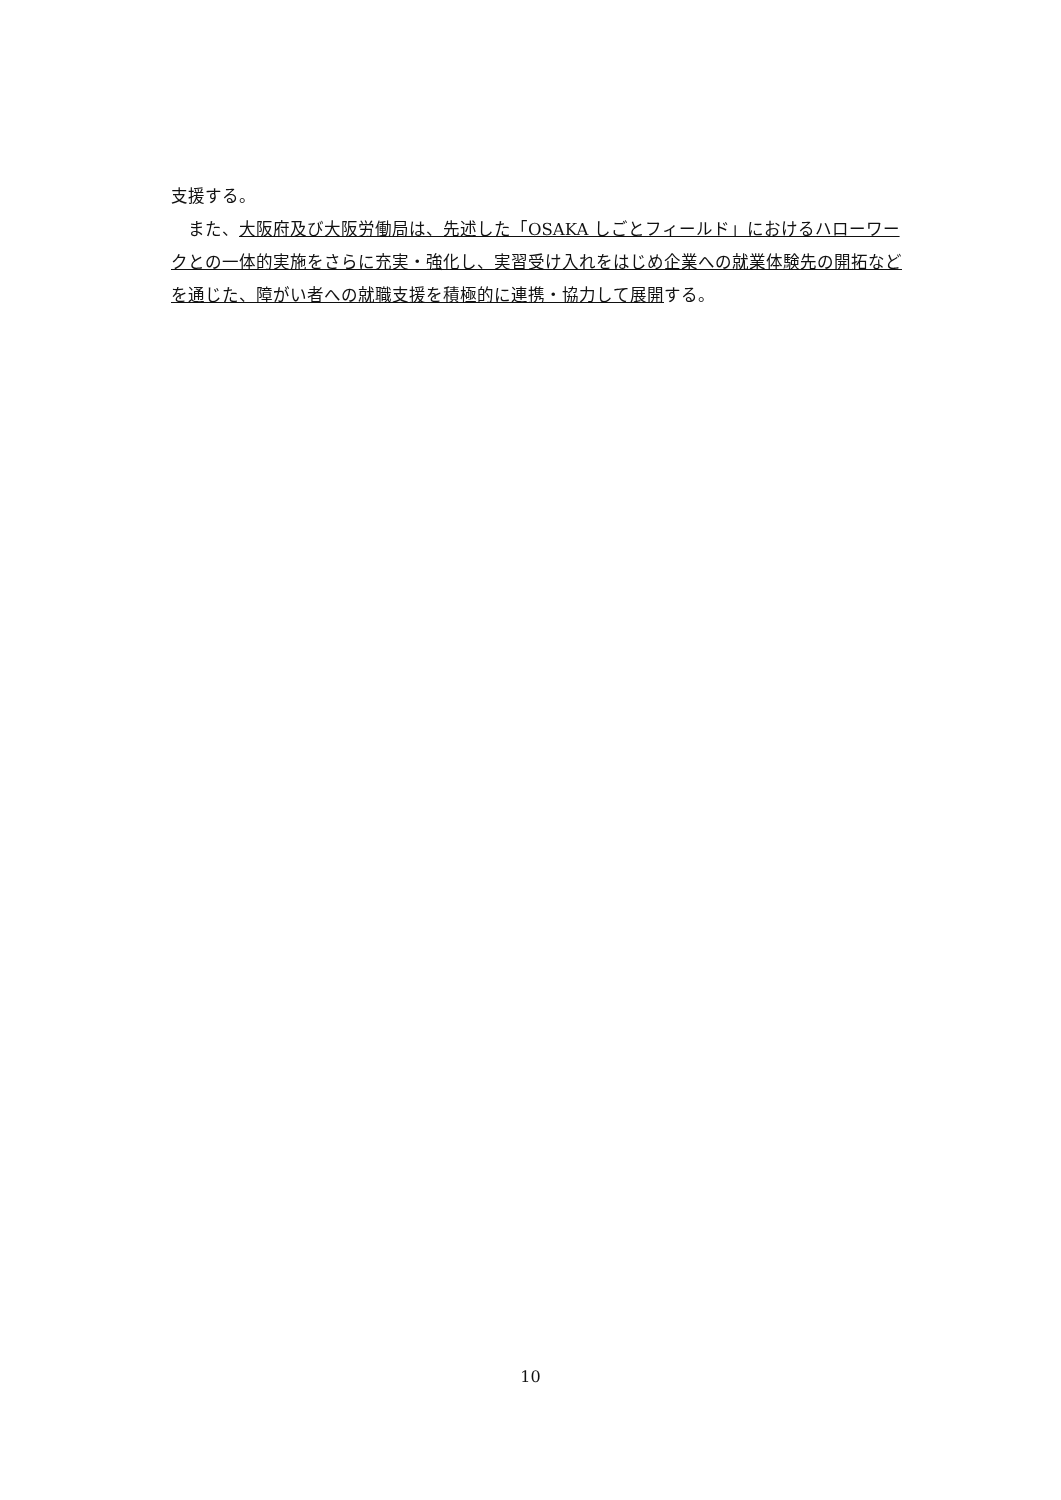支援する。
　また、大阪府及び大阪労働局は、先述した「OSAKA しごとフィールド」におけるハローワークとの一体的実施をさらに充実・強化し、実習受け入れをはじめ企業への就業体験先の開拓などを通じた、障がい者への就職支援を積極的に連携・協力して展開する。
10